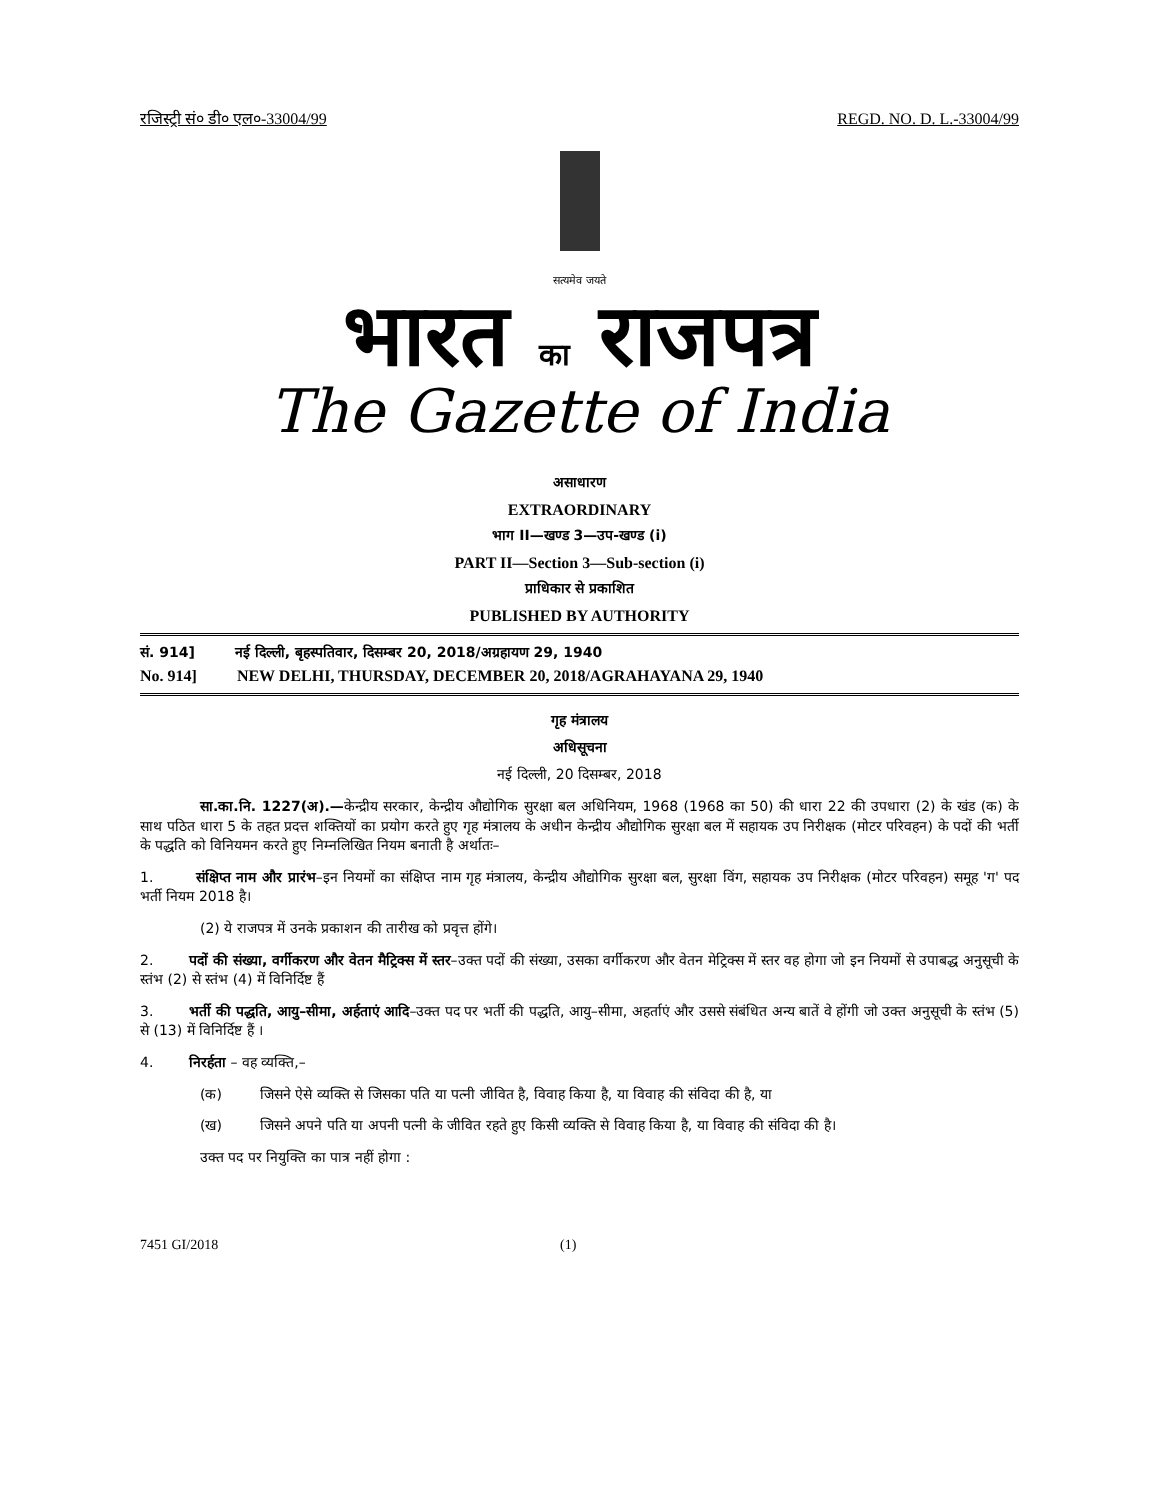रजिस्ट्री सं० डी० एल०-33004/99 REGD. NO. D. L.-33004/99
सत्यमेव जयते
भारत का राजपत्र
The Gazette of India
असाधारण
EXTRAORDINARY
भाग II—खण्ड 3—उप-खण्ड (i)
PART II—Section 3—Sub-section (i)
प्राधिकार से प्रकाशित
PUBLISHED BY AUTHORITY
सं. 914] नई दिल्ली, बृहस्पतिवार, दिसम्बर 20, 2018/अग्रहायण 29, 1940
No. 914] NEW DELHI, THURSDAY, DECEMBER 20, 2018/AGRAHAYANA 29, 1940
गृह मंत्रालय
अधिसूचना
नई दिल्ली, 20 दिसम्बर, 2018
सा.का.नि. 1227(अ).—केन्द्रीय सरकार, केन्द्रीय औद्योगिक सुरक्षा बल अधिनियम, 1968 (1968 का 50) की धारा 22 की उपधारा (2) के खंड (क) के साथ पठित धारा 5 के तहत प्रदत्त शक्तियों का प्रयोग करते हुए गृह मंत्रालय के अधीन केन्द्रीय औद्योगिक सुरक्षा बल में सहायक उप निरीक्षक (मोटर परिवहन) के पदों की भर्ती के पद्धति को विनियमन करते हुए निम्नलिखित नियम बनाती है अर्थातः–
1. संक्षिप्त नाम और प्रारंभ–इन नियमों का संक्षिप्त नाम गृह मंत्रालय, केन्द्रीय औद्योगिक सुरक्षा बल, सुरक्षा विंग, सहायक उप निरीक्षक (मोटर परिवहन) समूह 'ग' पद भर्ती नियम 2018 है।
(2) ये राजपत्र में उनके प्रकाशन की तारीख को प्रवृत्त होंगे।
2. पदों की संख्या, वर्गीकरण और वेतन मैट्रिक्स में स्तर–उक्त पदों की संख्या, उसका वर्गीकरण और वेतन मेट्रिक्स में स्तर वह होगा जो इन नियमों से उपाबद्ध अनुसूची के स्तंभ (2) से स्तंभ (4) में विनिर्दिष्ट हैं
3. भर्ती की पद्धति, आयु–सीमा, अर्हताएं आदि–उक्त पद पर भर्ती की पद्धति, आयु–सीमा, अहर्ताएं और उससे संबंधित अन्य बातें वे होंगी जो उक्त अनुसूची के स्तंभ (5) से (13) में विनिर्दिष्ट हैं ।
4. निरर्हता – वह व्यक्ति,–
(क) जिसने ऐसे व्यक्ति से जिसका पति या पत्नी जीवित है, विवाह किया है, या विवाह की संविदा की है, या
(ख) जिसने अपने पति या अपनी पत्नी के जीवित रहते हुए किसी व्यक्ति से विवाह किया है, या विवाह की संविदा की है।
उक्त पद पर नियुक्ति का पात्र नहीं होगा :
7451 GI/2018 (1)